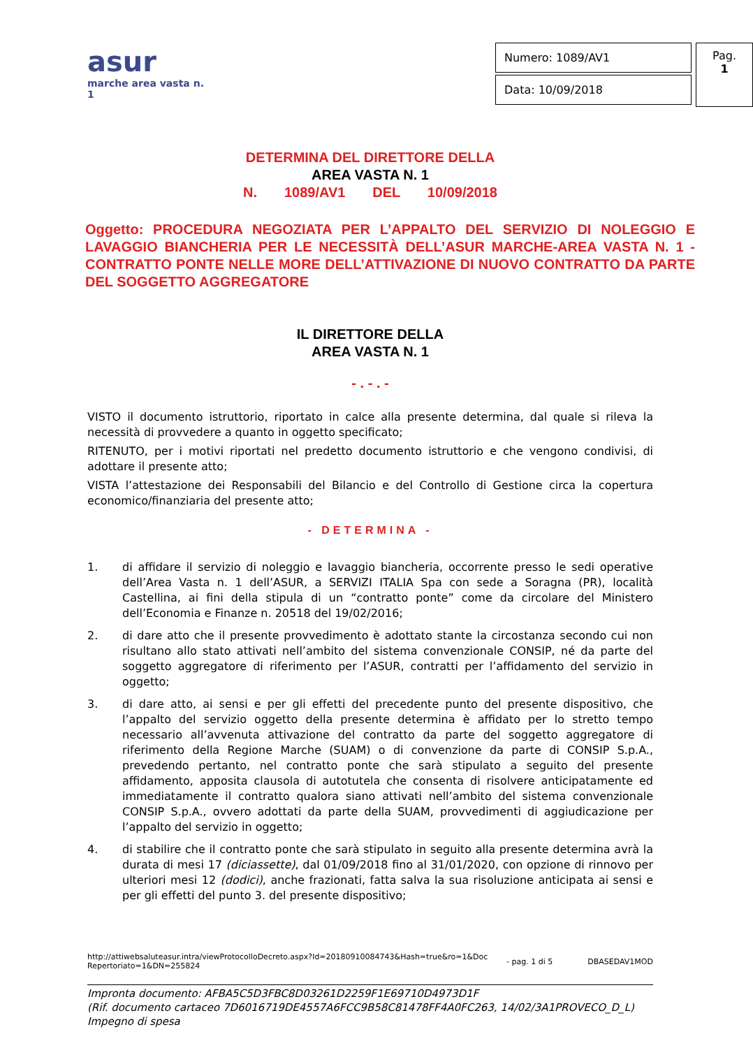asur
marche area vasta n. 1
| Numero: 1089/AV1 |
| Data: 10/09/2018 |
Pag.
1
DETERMINA DEL DIRETTORE DELLA
AREA VASTA N. 1
N. 1089/AV1 DEL 10/09/2018
Oggetto: PROCEDURA NEGOZIATA PER L’APPALTO DEL SERVIZIO DI NOLEGGIO E LAVAGGIO BIANCHERIA PER LE NECESSITÀ DELL’ASUR MARCHE-AREA VASTA N. 1 - CONTRATTO PONTE NELLE MORE DELL’ATTIVAZIONE DI NUOVO CONTRATTO DA PARTE DEL SOGGETTO AGGREGATORE
IL DIRETTORE DELLA
AREA VASTA N. 1
- . - . -
VISTO il documento istruttorio, riportato in calce alla presente determina, dal quale si rileva la necessità di provvedere a quanto in oggetto specificato;
RITENUTO, per i motivi riportati nel predetto documento istruttorio e che vengono condivisi, di adottare il presente atto;
VISTA l’attestazione dei Responsabili del Bilancio e del Controllo di Gestione circa la copertura economico/finanziaria del presente atto;
- DETERMINA -
1. di affidare il servizio di noleggio e lavaggio biancheria, occorrente presso le sedi operative dell’Area Vasta n. 1 dell’ASUR, a SERVIZI ITALIA Spa con sede a Soragna (PR), località Castellina, ai fini della stipula di un “contratto ponte” come da circolare del Ministero dell’Economia e Finanze n. 20518 del 19/02/2016;
2. di dare atto che il presente provvedimento è adottato stante la circostanza secondo cui non risultano allo stato attivati nell’ambito del sistema convenzionale CONSIP, né da parte del soggetto aggregatore di riferimento per l’ASUR, contratti per l’affidamento del servizio in oggetto;
3. di dare atto, ai sensi e per gli effetti del precedente punto del presente dispositivo, che l’appalto del servizio oggetto della presente determina è affidato per lo stretto tempo necessario all’avvenuta attivazione del contratto da parte del soggetto aggregatore di riferimento della Regione Marche (SUAM) o di convenzione da parte di CONSIP S.p.A., prevedendo pertanto, nel contratto ponte che sarà stipulato a seguito del presente affidamento, apposita clausola di autotutela che consenta di risolvere anticipatamente ed immediatamente il contratto qualora siano attivati nell’ambito del sistema convenzionale CONSIP S.p.A., ovvero adottati da parte della SUAM, provvedimenti di aggiudicazione per l’appalto del servizio in oggetto;
4. di stabilire che il contratto ponte che sarà stipulato in seguito alla presente determina avrà la durata di mesi 17 (diciassette), dal 01/09/2018 fino al 31/01/2020, con opzione di rinnovo per ulteriori mesi 12 (dodici), anche frazionati, fatta salva la sua risoluzione anticipata ai sensi e per gli effetti del punto 3. del presente dispositivo;
http://attiwebsaluteasur.intra/viewProtocolloDecreto.aspx?Id=20180910084743&Hash=true&ro=1&DocRepertoriato=1&DN=255824 - pag. 1 di 5 DBASEDAV1MOD
Impronta documento: AFBA5C5D3FBC8D03261D2259F1E69710D4973D1F
(Rif. documento cartaceo 7D6016719DE4557A6FCC9B58C81478FF4A0FC263, 14/02/3A1PROVECO_D_L)
Impegno di spesa